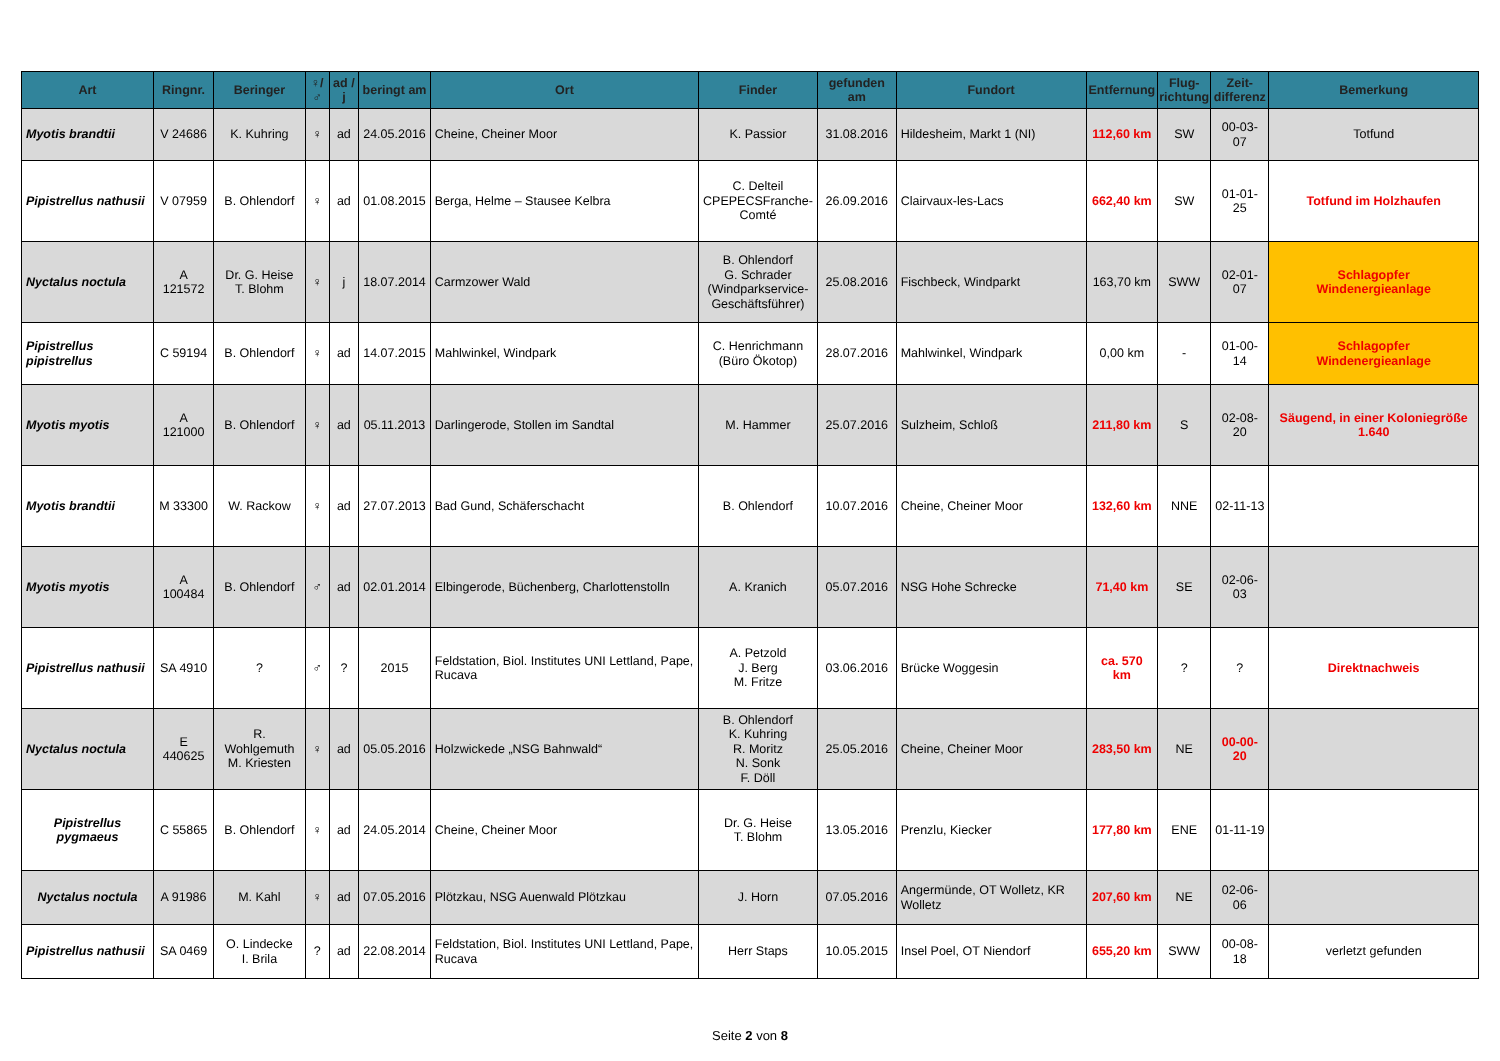| Art | Ringnr. | Beringer | ♀/♂ | ad / j | beringt am | Ort | Finder | gefunden am | Fundort | Entfernung | Flug- richtung | Zeit- differenz | Bemerkung |
| --- | --- | --- | --- | --- | --- | --- | --- | --- | --- | --- | --- | --- | --- |
| Myotis brandtii | V 24686 | K. Kuhring | ♀ | ad | 24.05.2016 | Cheine, Cheiner Moor | K. Passior | 31.08.2016 | Hildesheim, Markt 1 (NI) | 112,60 km | SW | 00-03-07 | Totfund |
| Pipistrellus nathusii | V 07959 | B. Ohlendorf | ♀ | ad | 01.08.2015 | Berga, Helme – Stausee Kelbra | C. Delteil CPEPECSFranche- Comté | 26.09.2016 | Clairvaux-les-Lacs | 662,40 km | SW | 01-01-25 | Totfund im Holzhaufen |
| Nyctalus noctula | A 121572 | Dr. G. Heise T. Blohm | ♀ | j | 18.07.2014 | Carmzower Wald | B. Ohlendorf G. Schrader (Windparkservice- Geschäftsführer) | 25.08.2016 | Fischbeck, Windparkt | 163,70 km | SWW | 02-01-07 | Schlagopfer Windenergieanlage |
| Pipistrellus pipistrellus | C 59194 | B. Ohlendorf | ♀ | ad | 14.07.2015 | Mahlwinkel, Windpark | C. Henrichmann (Büro Ökotop) | 28.07.2016 | Mahlwinkel, Windpark | 0,00 km | - | 01-00-14 | Schlagopfer Windenergieanlage |
| Myotis myotis | A 121000 | B. Ohlendorf | ♀ | ad | 05.11.2013 | Darlingerode, Stollen im Sandtal | M. Hammer | 25.07.2016 | Sulzheim, Schloß | 211,80 km | S | 02-08-20 | Säugend, in einer Koloniegröße 1.640 |
| Myotis brandtii | M 33300 | W. Rackow | ♀ | ad | 27.07.2013 | Bad Gund, Schäferschacht | B. Ohlendorf | 10.07.2016 | Cheine, Cheiner Moor | 132,60 km | NNE | 02-11-13 | |
| Myotis myotis | A 100484 | B. Ohlendorf | ♂ | ad | 02.01.2014 | Elbingerode, Büchenberg, Charlottenstolln | A. Kranich | 05.07.2016 | NSG Hohe Schrecke | 71,40 km | SE | 02-06-03 | |
| Pipistrellus nathusii | SA 4910 | ? | ♂ | ? | 2015 | Feldstation, Biol. Institutes UNI Lettland, Pape, Rucava | A. Petzold J. Berg M. Fritze | 03.06.2016 | Brücke Woggesin | ca. 570 km | ? | ? | Direktnachweis |
| Nyctalus noctula | E 440625 | R. Wohlgemuth M. Kriesten | ♀ | ad | 05.05.2016 | Holzwickede „NSG Bahnwald“ | B. Ohlendorf K. Kuhring R. Moritz N. Sonk F. Döll | 25.05.2016 | Cheine, Cheiner Moor | 283,50 km | NE | 00-00-20 | |
| Pipistrellus pygmaeus | C 55865 | B. Ohlendorf | ♀ | ad | 24.05.2014 | Cheine, Cheiner Moor | Dr. G. Heise T. Blohm | 13.05.2016 | Prenzlu, Kiecker | 177,80 km | ENE | 01-11-19 | |
| Nyctalus noctula | A 91986 | M. Kahl | ♀ | ad | 07.05.2016 | Plötzkau, NSG Auenwald Plötzkau | J. Horn | 07.05.2016 | Angermünde, OT Wolletz, KR Wolletz | 207,60 km | NE | 02-06-06 | |
| Pipistrellus nathusii | SA 0469 | O. Lindecke I. Brila | ? | ad | 22.08.2014 | Feldstation, Biol. Institutes UNI Lettland, Pape, Rucava | Herr Staps | 10.05.2015 | Insel Poel, OT Niendorf | 655,20 km | SWW | 00-08-18 | verletzt gefunden |
Seite 2 von 8